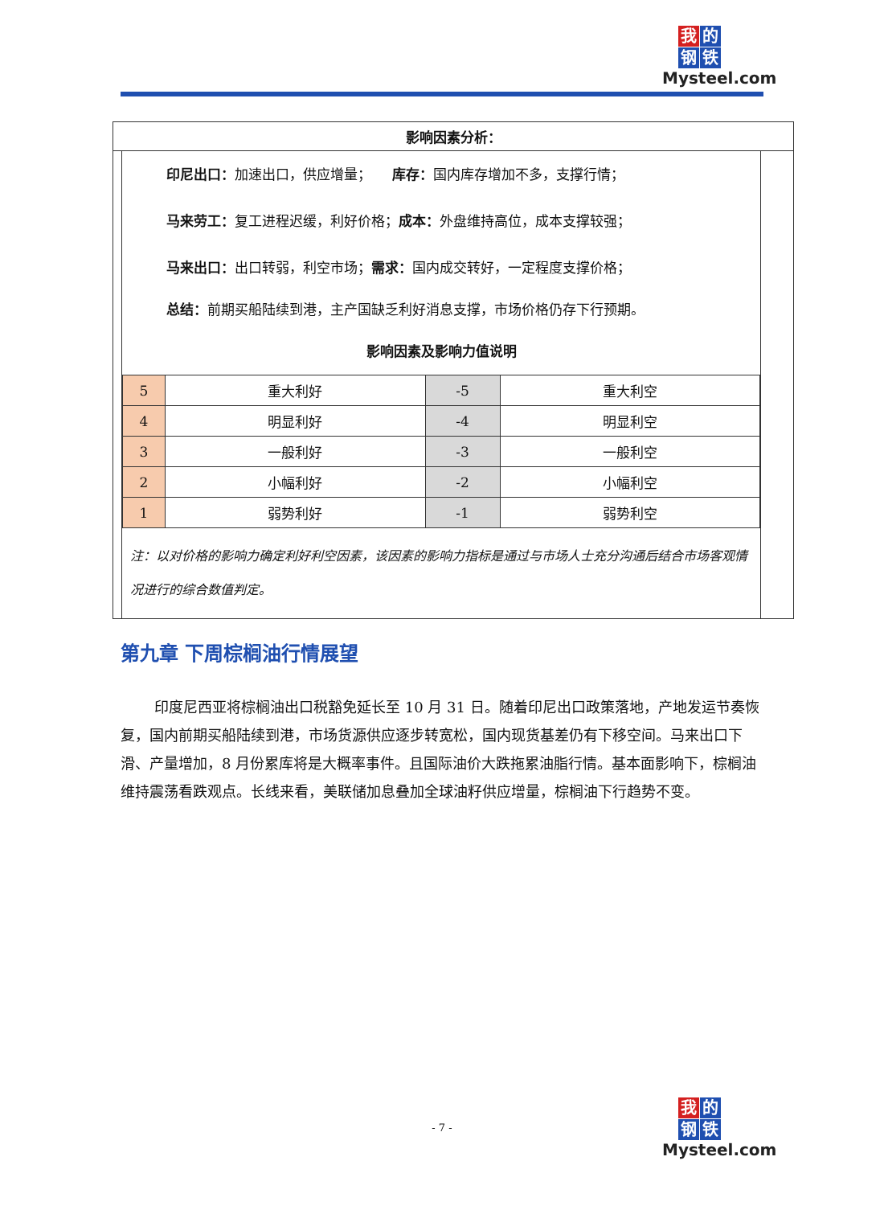我的钢铁
Mysteel.com
影响因素分析：
印尼出口：加速出口，供应增量；　　库存：国内库存增加不多，支撑行情；
马来劳工：复工进程迟缓，利好价格；成本：外盘维持高位，成本支撑较强；
马来出口：出口转弱，利空市场；需求：国内成交转好，一定程度支撑价格；
总结：前期买船陆续到港，主产国缺乏利好消息支撑，市场价格仍存下行预期。
影响因素及影响力值说明
| 5 | 重大利好 | -5 | 重大利空 |
| 4 | 明显利好 | -4 | 明显利空 |
| 3 | 一般利好 | -3 | 一般利空 |
| 2 | 小幅利好 | -2 | 小幅利空 |
| 1 | 弱势利好 | -1 | 弱势利空 |
注：以对价格的影响力确定利好利空因素，该因素的影响力指标是通过与市场人士充分沟通后结合市场客观情况进行的综合数值判定。
第九章 下周棕榈油行情展望
印度尼西亚将棕榈油出口税豁免延长至 10 月 31 日。随着印尼出口政策落地，产地发运节奏恢复，国内前期买船陆续到港，市场货源供应逐步转宽松，国内现货基差仍有下移空间。马来出口下滑、产量增加，8 月份累库将是大概率事件。且国际油价大跌拖累油脂行情。基本面影响下，棕榈油维持震荡看跌观点。长线来看，美联储加息叠加全球油籽供应增量，棕榈油下行趋势不变。
- 7 -
我的钢铁
Mysteel.com